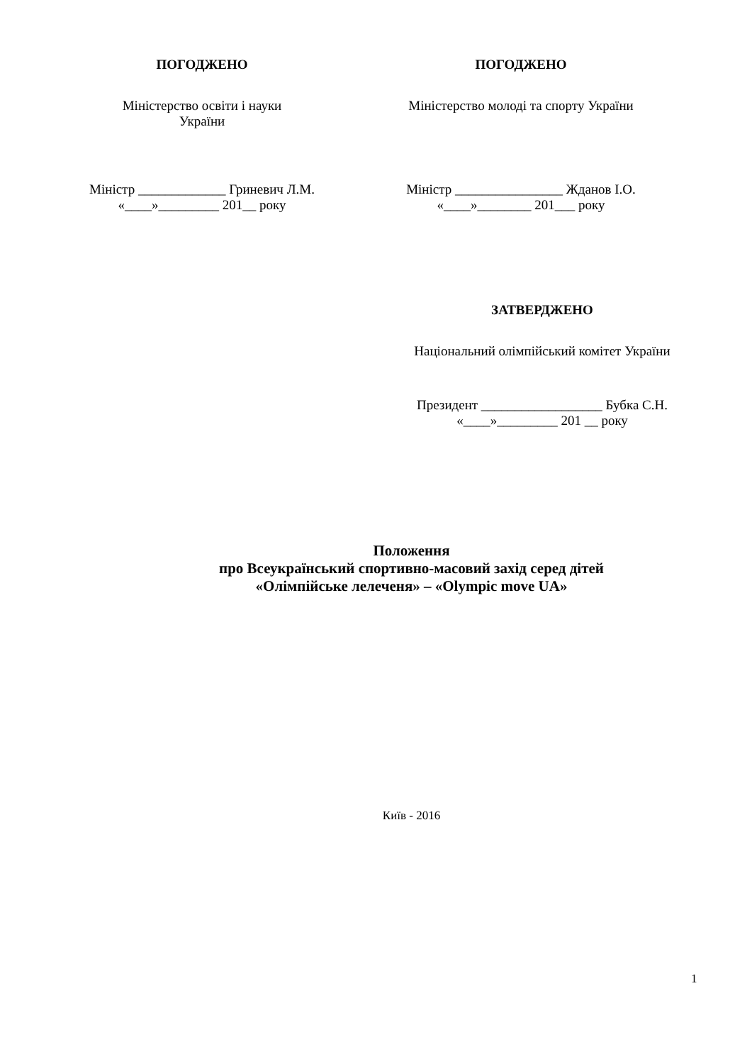ПОГОДЖЕНО
Міністерство освіти і науки
України
Міністр _____________ Гриневич Л.М.
«____»_________ 201__ року
ПОГОДЖЕНО
Міністерство молоді та спорту України
Міністр ________________ Жданов І.О.
«____»________ 201___ року
ЗАТВЕРДЖЕНО
Національний олімпійський комітет України
Президент __________________ Бубка С.Н.
«____»_________ 201 __ року
Положення
про Всеукраїнський спортивно-масовий захід серед дітей
«Олімпійське лелеченя» – «Olympic move UA»
Київ - 2016
1